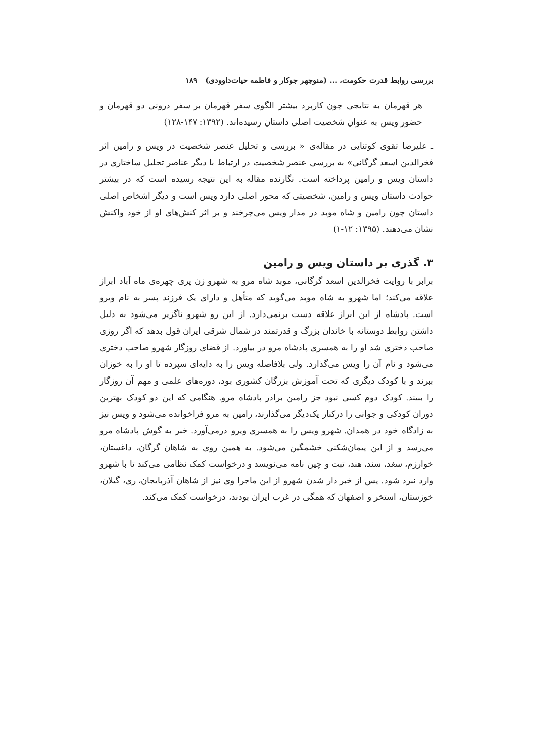بررسی روابط قدرت حکومت، ... (منوچهر جوکار و فاطمه حیات‌داوودی) ۱۸۹
هر قهرمان به نتایجی چون کاربرد بیشتر الگوی سفر قهرمان بر سفر درونی دو قهرمان و حضور ویس به عنوان شخصیت اصلی داستان رسیده‌اند. (۱۳۹۲: ۱۴۷-۱۲۸)
ـ علیرضا تقوی کوتنایی در مقاله‌ی « بررسی و تحلیل عنصر شخصیت در ویس و رامین اثر فخرالدین اسعد گرگانی» به بررسی عنصر شخصیت در ارتباط با دیگر عناصر تحلیل ساختاری در داستان ویس و رامین پرداخته است. نگارنده مقاله به این نتیجه رسیده است که در بیشتر حوادث داستان ویس و رامین، شخصیتی که محور اصلی دارد ویس است و دیگر اشخاص اصلی داستان چون رامین و شاه موبد در مدار ویس می‌چرخند و بر اثر کنش‌های او از خود واکنش نشان می‌دهند. (۱۳۹۵: ۱۲-۱)
۳. گذری بر داستان ویس و رامین
برابر با روایت فخرالدین اسعد گرگانی، موبد شاه مرو به شهرو زن پری چهره‌ی ماه آباد ابراز علاقه می‌کند؛ اما شهرو به شاه موبد می‌گوید که متأهل و دارای یک فرزند پسر به نام ویرو است. پادشاه از این ابراز علاقه دست برنمی‌دارد. از این رو شهرو ناگزیر می‌شود به دلیل داشتن روابط دوستانه با خاندان بزرگ و قدرتمند در شمال شرقی ایران قول بدهد که اگر روزی صاحب دختری شد او را به همسری پادشاه مرو در بیاورد. از قضای روزگار شهرو صاحب دختری می‌شود و نام آن را ویس می‌گذارد. ولی بلافاصله ویس را به دایه‌ای سپرده تا او را به خوزان ببرند و با کودک دیگری که تحت آموزش بزرگان کشوری بود، دوره‌های علمی و مهم آن روزگار را ببیند. کودک دوم کسی نبود جز رامین برادر پادشاه مرو. هنگامی که این دو کودک بهترین دوران کودکی و جوانی را درکنار یک‌دیگر می‌گذارند، رامین به مرو فراخوانده می‌شود و ویس نیز به زادگاه خود در همدان. شهرو ویس را به همسری ویرو درمی‌آورد. خبر به گوش پادشاه مرو می‌رسد و از این پیمان‌شکنی خشمگین می‌شود. به همین روی به شاهان گرگان، داغستان، خوارزم، سغد، سند، هند، تبت و چین نامه می‌نویسد و درخواست کمک نظامی می‌کند تا با شهرو وارد نبرد شود. پس از خبر دار شدن شهرو از این ماجرا وی نیز از شاهان آذربایجان، ری، گیلان، خوزستان، استخر و اصفهان که همگی در غرب ایران بودند، درخواست کمک می‌کند.